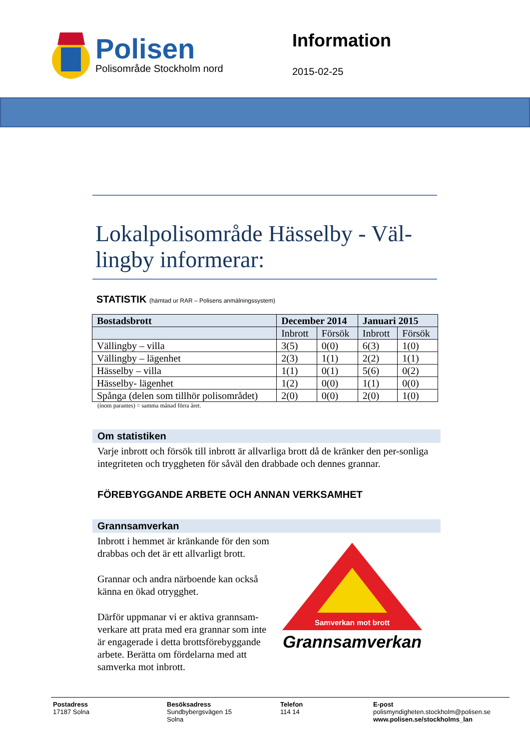Polisen
Polisområde Stockholm nord
Information
2015-02-25
Lokalpolisområde Hässelby - Väl-lingby informerar:
STATISTIK (hämtad ur RAR – Polisens anmälningssystem)
| Bostadsbrott | December 2014 | | Januari 2015 | |
| --- | --- | --- | --- | --- |
| | Inbrott | Försök | Inbrott | Försök |
| Vällingby – villa | 3(5) | 0(0) | 6(3) | 1(0) |
| Vällingby – lägenhet | 2(3) | 1(1) | 2(2) | 1(1) |
| Hässelby – villa | 1(1) | 0(1) | 5(6) | 0(2) |
| Hässelby- lägenhet | 1(2) | 0(0) | 1(1) | 0(0) |
| Spånga (delen som tillhör polisområdet) | 2(0) | 0(0) | 2(0) | 1(0) |
(inom parantes) = samma månad förra året.
Om statistiken
Varje inbrott och försök till inbrott är allvarliga brott då de kränker den per-sonliga integriteten och tryggheten för såväl den drabbade och dennes grannar.
FÖREBYGGANDE ARBETE OCH ANNAN VERKSAMHET
Grannsamverkan
Inbrott i hemmet är kränkande för den som drabbas och det är ett allvarligt brott.
Grannar och andra närboende kan också känna en ökad otrygghet.
Därför uppmanar vi er aktiva grannsam-verkare att prata med era grannar som inte är engagerade i detta brottsförebyggande arbete. Berätta om fördelarna med att samverka mot inbrott.
Samverkan mot brott
Grannsamverkan
Postadress
17187 Solna
Besöksadress
Sundbybergsvägen 15
Solna
Telefon
114 14
E-post
polismyndigheten.stockholm@polisen.se
www.polisen.se/stockholms_lan